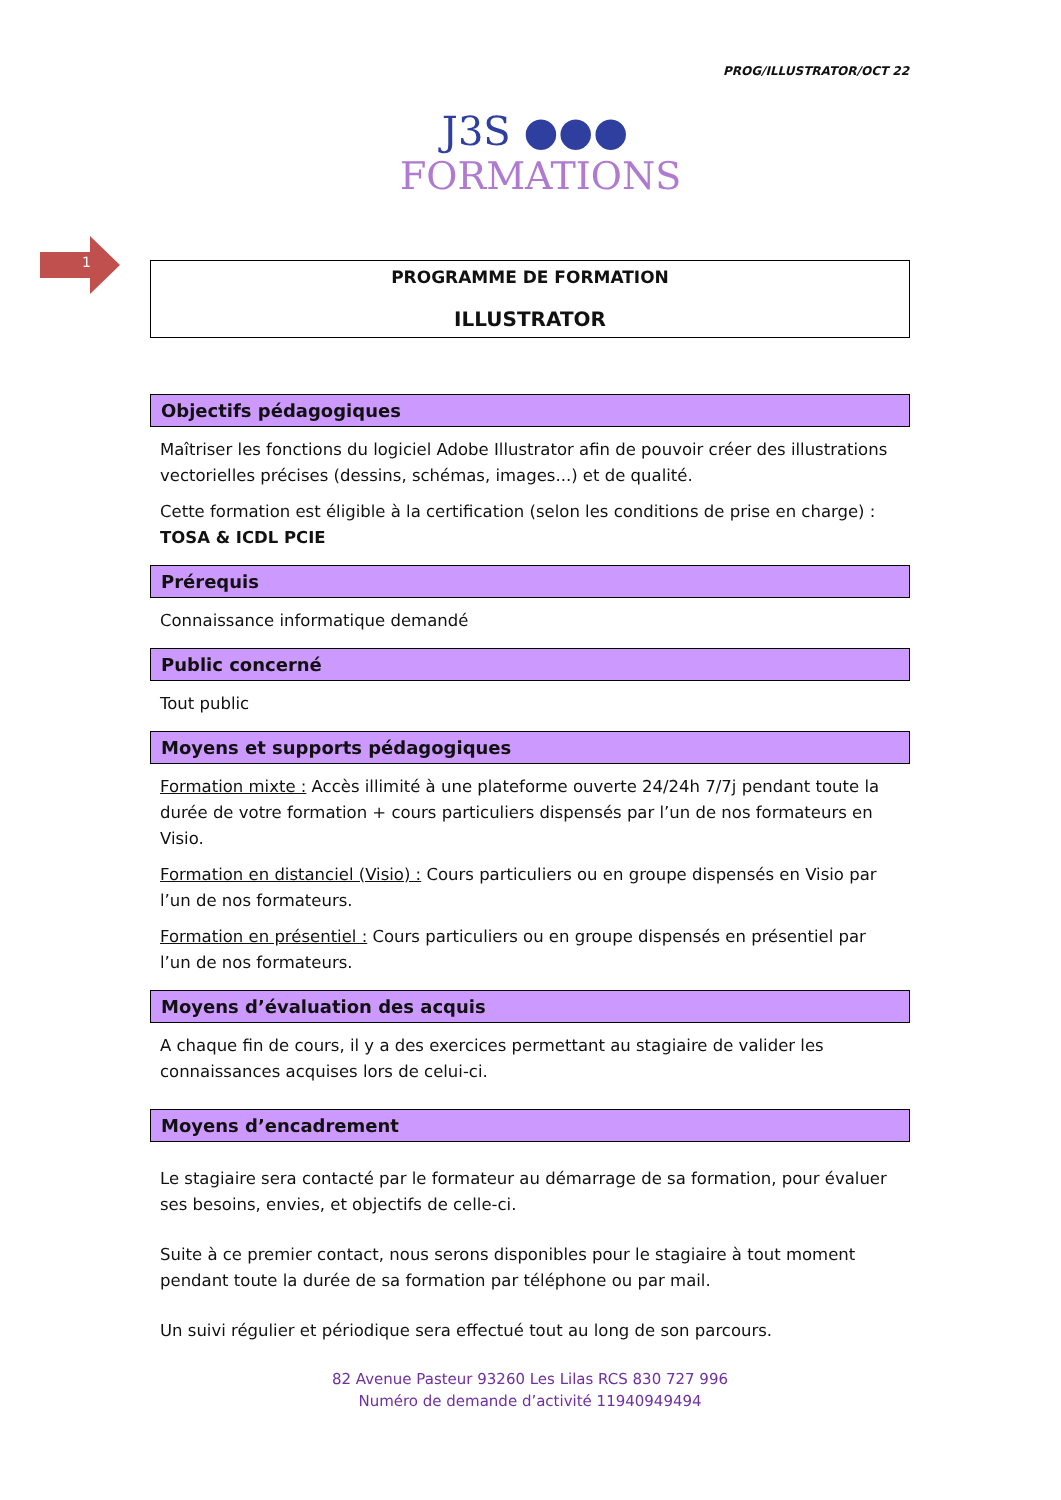PROG/ILLUSTRATOR/OCT 22
J3S ●●●
FORMATIONS
1
PROGRAMME DE FORMATION
ILLUSTRATOR
Objectifs pédagogiques
Maîtriser les fonctions du logiciel Adobe Illustrator afin de pouvoir créer des illustrations vectorielles précises (dessins, schémas, images...) et de qualité.
Cette formation est éligible à la certification (selon les conditions de prise en charge) : TOSA & ICDL PCIE
Prérequis
Connaissance informatique demandé
Public concerné
Tout public
Moyens et supports pédagogiques
Formation mixte : Accès illimité à une plateforme ouverte 24/24h 7/7j pendant toute la durée de votre formation + cours particuliers dispensés par l’un de nos formateurs en Visio.
Formation en distanciel (Visio) : Cours particuliers ou en groupe dispensés en Visio par l’un de nos formateurs.
Formation en présentiel : Cours particuliers ou en groupe dispensés en présentiel par l’un de nos formateurs.
Moyens d’évaluation des acquis
A chaque fin de cours, il y a des exercices permettant au stagiaire de valider les connaissances acquises lors de celui-ci.
Moyens d’encadrement
Le stagiaire sera contacté par le formateur au démarrage de sa formation, pour évaluer ses besoins, envies, et objectifs de celle-ci.
Suite à ce premier contact, nous serons disponibles pour le stagiaire à tout moment pendant toute la durée de sa formation par téléphone ou par mail.
Un suivi régulier et périodique sera effectué tout au long de son parcours.
82 Avenue Pasteur 93260 Les Lilas RCS 830 727 996
Numéro de demande d’activité 11940949494